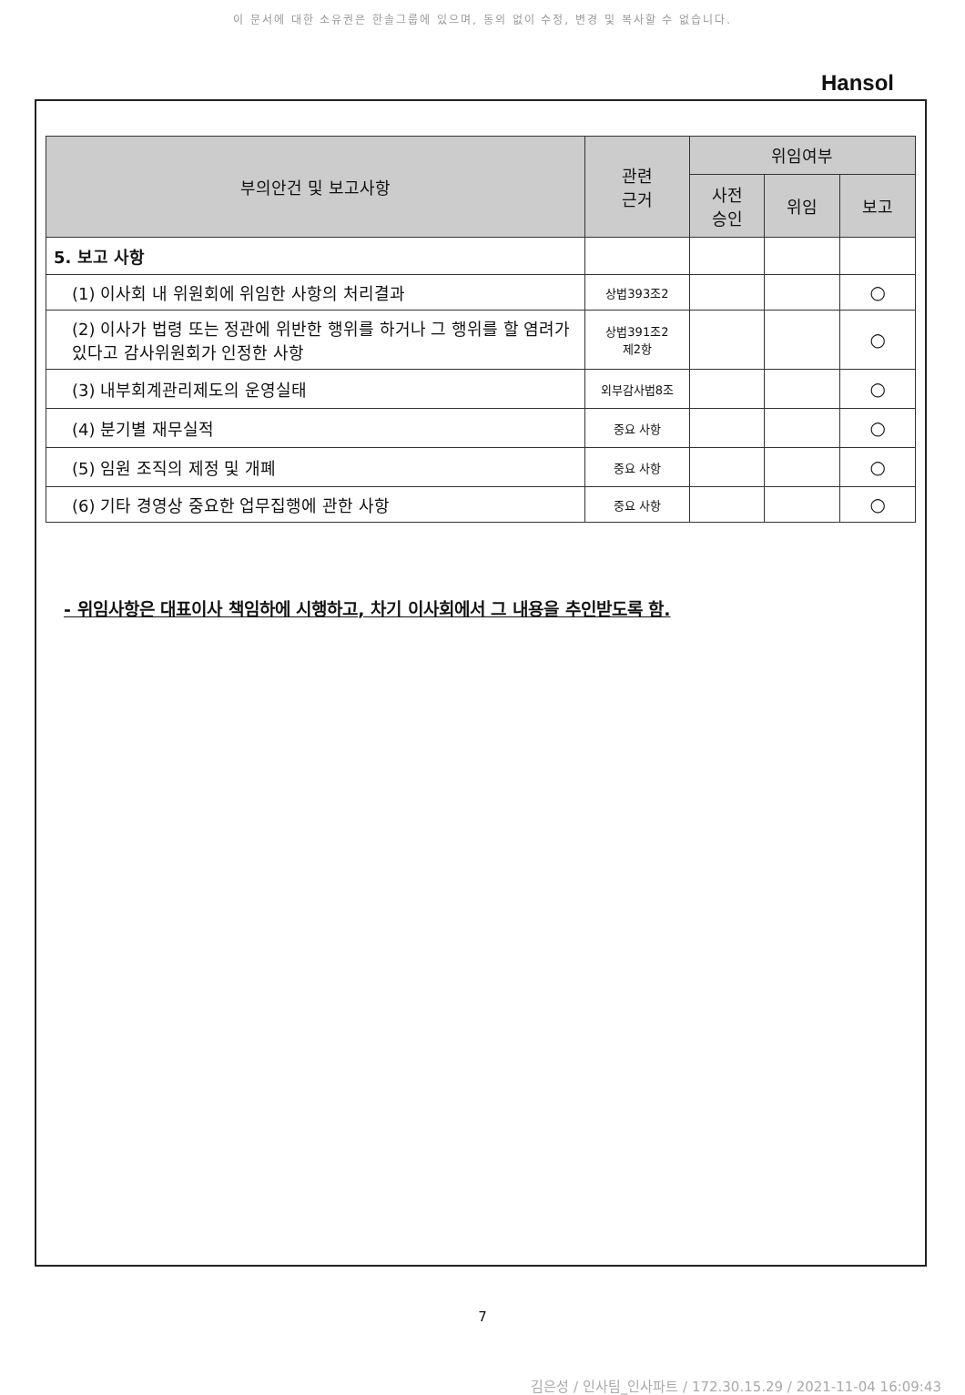이 문서에 대한 소유권은 한솔그룹에 있으며, 동의 없이 수정, 변경 및 복사할 수 없습니다.
Hansol
| 부의안건 및 보고사항 | 관련 근거 | 위임여부 | | |
| --- | --- | --- | --- | --- |
| | | 사전 승인 | 위임 | 보고 |
| 5. 보고 사항 | | | | |
| (1) 이사회 내 위원회에 위임한 사항의 처리결과 | 상법393조2 | | | ○ |
| (2) 이사가 법령 또는 정관에 위반한 행위를 하거나 그 행위를 할 염려가 있다고 감사위원회가 인정한 사항 | 상법391조2 제2항 | | | ○ |
| (3) 내부회계관리제도의 운영실태 | 외부감사법8조 | | | ○ |
| (4) 분기별 재무실적 | 중요 사항 | | | ○ |
| (5) 임원 조직의 제정 및 개폐 | 중요 사항 | | | ○ |
| (6) 기타 경영상 중요한 업무집행에 관한 사항 | 중요 사항 | | | ○ |
- 위임사항은 대표이사 책임하에 시행하고, 차기 이사회에서 그 내용을 추인받도록 함.
7
김은성 / 인사팀_인사파트 / 172.30.15.29 / 2021-11-04 16:09:43